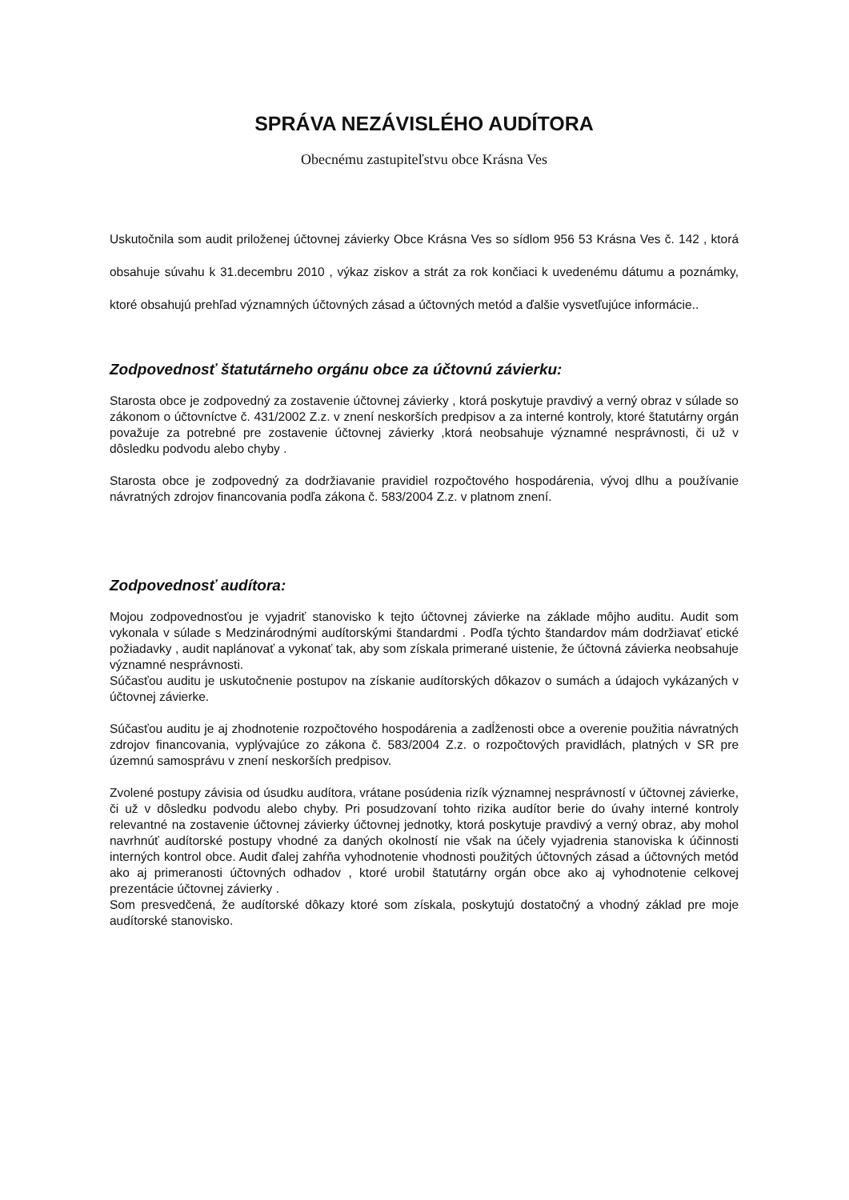SPRÁVA NEZÁVISLÉHO AUDÍTORA
Obecnému zastupiteľstvu obce Krásna Ves
Uskutočnila som audit priloženej účtovnej závierky Obce Krásna Ves so sídlom 956 53 Krásna Ves č. 142 , ktorá obsahuje súvahu k 31.decembru 2010 , výkaz ziskov a strát za rok končiaci k uvedenému dátumu a poznámky, ktoré obsahujú prehľad významných účtovných zásad a účtovných metód a ďalšie vysvetľujúce informácie..
Zodpovednosť štatutárneho orgánu obce za účtovnú závierku:
Starosta obce je zodpovedný za zostavenie účtovnej závierky , ktorá poskytuje pravdivý a verný obraz v súlade so zákonom o účtovníctve č. 431/2002 Z.z. v znení neskorších predpisov a za interné kontroly, ktoré štatutárny orgán považuje za potrebné pre zostavenie účtovnej závierky ,ktorá neobsahuje významné nesprávnosti, či už v dôsledku podvodu alebo chyby .
Starosta obce je zodpovedný za dodržiavanie pravidiel rozpočtového hospodárenia, vývoj dlhu a používanie návratných zdrojov financovania podľa zákona č. 583/2004 Z.z. v platnom znení.
Zodpovednosť audítora:
Mojou zodpovednosťou je vyjadriť stanovisko k tejto účtovnej závierke na základe môjho auditu. Audit som vykonala v súlade s Medzinárodnými audítorskými štandardmi . Podľa týchto štandardov mám dodržiavať etické požiadavky , audit naplánovať a vykonať tak, aby som získala primerané uistenie, že účtovná závierka neobsahuje významné nesprávnosti.
Súčasťou auditu je uskutočnenie postupov na získanie audítorských dôkazov o sumách a údajoch vykázaných v účtovnej závierke.
Súčasťou auditu je aj zhodnotenie rozpočtového hospodárenia a zadĺženosti obce a overenie použitia návratných zdrojov financovania, vyplývajúce zo zákona č. 583/2004 Z.z. o rozpočtových pravidlách, platných v SR pre územnú samosprávu v znení neskorších predpisov.
Zvolené postupy závisia od úsudku audítora, vrátane posúdenia rizík významnej nesprávností v účtovnej závierke, či už v dôsledku podvodu alebo chyby. Pri posudzovaní tohto rizika audítor berie do úvahy interné kontroly relevantné na zostavenie účtovnej závierky účtovnej jednotky, ktorá poskytuje pravdivý a verný obraz, aby mohol navrhnúť audítorské postupy vhodné za daných okolností nie však na účely vyjadrenia stanoviska k účinnosti interných kontrol obce. Audit ďalej zahŕňa vyhodnotenie vhodnosti použitých účtovných zásad a účtovných metód ako aj primeranosti účtovných odhadov , ktoré urobil štatutárny orgán obce ako aj vyhodnotenie celkovej prezentácie účtovnej závierky .
Som presvedčená, že audítorské dôkazy ktoré som získala, poskytujú dostatočný a vhodný základ pre moje audítorské stanovisko.